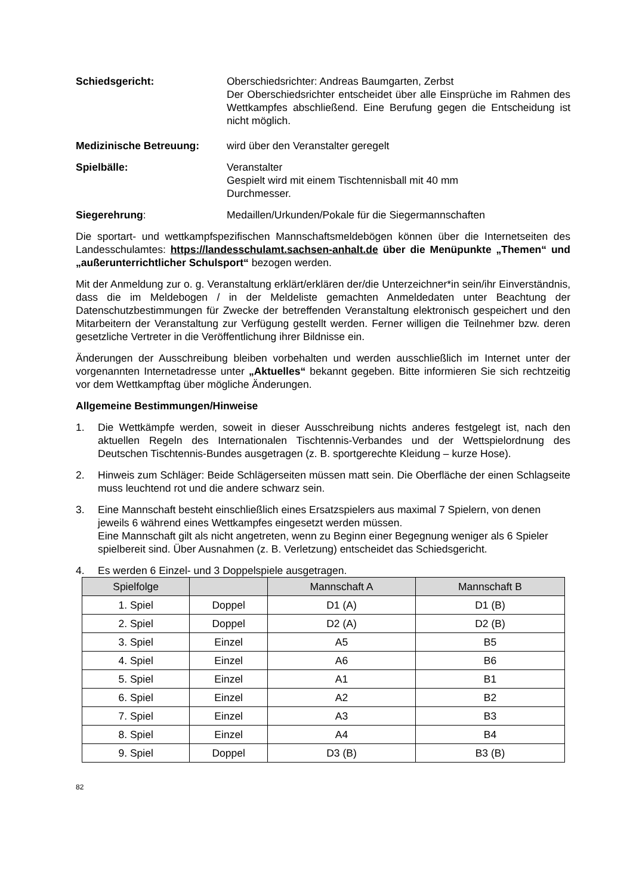Schiedsgericht: Oberschiedsrichter: Andreas Baumgarten, Zerbst
Der Oberschiedsrichter entscheidet über alle Einsprüche im Rahmen des Wettkampfes abschließend. Eine Berufung gegen die Entscheidung ist nicht möglich.
Medizinische Betreuung: wird über den Veranstalter geregelt
Spielbälle: Veranstalter
Gespielt wird mit einem Tischtennisball mit 40 mm
Durchmesser.
Siegerehrung: Medaillen/Urkunden/Pokale für die Siegermannschaften
Die sportart- und wettkampfspezifischen Mannschaftsmeldebögen können über die Internetseiten des Landesschulamtes: https://landesschulamt.sachsen-anhalt.de über die Menüpunkte „Themen“ und „außerunterrichtlicher Schulsport“ bezogen werden.
Mit der Anmeldung zur o. g. Veranstaltung erklärt/erklären der/die Unterzeichner*in sein/ihr Einverständnis, dass die im Meldebogen / in der Meldeliste gemachten Anmeldedaten unter Beachtung der Datenschutzbestimmungen für Zwecke der betreffenden Veranstaltung elektronisch gespeichert und den Mitarbeitern der Veranstaltung zur Verfügung gestellt werden. Ferner willigen die Teilnehmer bzw. deren gesetzliche Vertreter in die Veröffentlichung ihrer Bildnisse ein.
Änderungen der Ausschreibung bleiben vorbehalten und werden ausschließlich im Internet unter der vorgenannten Internetadresse unter „Aktuelles“ bekannt gegeben. Bitte informieren Sie sich rechtzeitig vor dem Wettkampftag über mögliche Änderungen.
Allgemeine Bestimmungen/Hinweise
1. Die Wettkämpfe werden, soweit in dieser Ausschreibung nichts anderes festgelegt ist, nach den aktuellen Regeln des Internationalen Tischtennis-Verbandes und der Wettspielordnung des Deutschen Tischtennis-Bundes ausgetragen (z. B. sportgerechte Kleidung – kurze Hose).
2. Hinweis zum Schläger: Beide Schlägerseiten müssen matt sein. Die Oberfläche der einen Schlagseite muss leuchtend rot und die andere schwarz sein.
3. Eine Mannschaft besteht einschließlich eines Ersatzspielers aus maximal 7 Spielern, von denen jeweils 6 während eines Wettkampfes eingesetzt werden müssen.
Eine Mannschaft gilt als nicht angetreten, wenn zu Beginn einer Begegnung weniger als 6 Spieler spielbereit sind. Über Ausnahmen (z. B. Verletzung) entscheidet das Schiedsgericht.
4. Es werden 6 Einzel- und 3 Doppelspiele ausgetragen.
| Spielfolge | | Mannschaft A | Mannschaft B |
| --- | --- | --- | --- |
| 1. Spiel | Doppel | D1 (A) | D1 (B) |
| 2. Spiel | Doppel | D2 (A) | D2 (B) |
| 3. Spiel | Einzel | A5 | B5 |
| 4. Spiel | Einzel | A6 | B6 |
| 5. Spiel | Einzel | A1 | B1 |
| 6. Spiel | Einzel | A2 | B2 |
| 7. Spiel | Einzel | A3 | B3 |
| 8. Spiel | Einzel | A4 | B4 |
| 9. Spiel | Doppel | D3 (B) | B3 (B) |
82